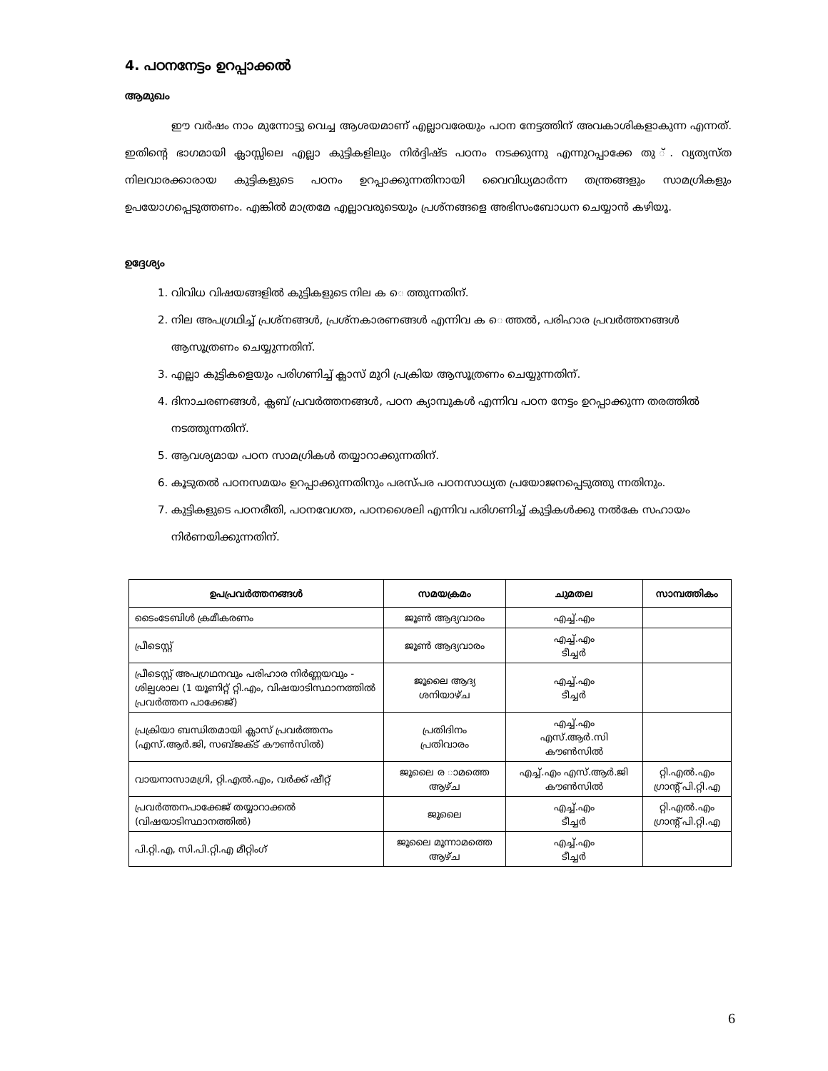4. പഠനനേട്ടം ഉറപ്പാക്കൽ
ആമുഖം
ഈ വർഷം നാം മുന്നോട്ടു വെച്ച ആശയമാണ് എല്ലാവരേയും പഠന നേട്ടത്തിന് അവകാശികളാകുന്ന എന്നത്. ഇതിന്റെ ഭാഗമായി ക്ലാസ്സിലെ എല്ലാ കുട്ടികളിലും നിർദ്ദിഷ്ട പഠനം നടക്കുന്നു എന്നുറപ്പാക്കേ തു ്. വ്യത്യസ്ത നിലവാരക്കാരായ കുട്ടികളുടെ പഠനം ഉറപ്പാക്കുന്നതിനായി വൈവിധ്യമാർന്ന തന്ത്രങ്ങളും സാമഗ്രികളും ഉപയോഗപ്പെടുത്തണം. എങ്കിൽ മാത്രമേ എല്ലാവരുടെയും പ്രശ്നങ്ങളെ അഭിസംബോധന ചെയ്യാൻ കഴിയൂ.
ഉദ്ദേശ്യം
1. വിവിധ വിഷയങ്ങളിൽ കുട്ടികളുടെ നില ക െ ത്തുന്നതിന്.
2. നില അപഗ്രഥിച്ച് പ്രശ്നങ്ങൾ, പ്രശ്നകാരണങ്ങൾ എന്നിവ ക െ ത്തൽ, പരിഹാര പ്രവർത്തനങ്ങൾ ആസൂത്രണം ചെയ്യുന്നതിന്.
3. എല്ലാ കുട്ടികളെയും പരിഗണിച്ച് ക്ലാസ് മുറി പ്രക്രിയ ആസൂത്രണം ചെയ്യുന്നതിന്.
4. ദിനാചരണങ്ങൾ, ക്ലബ് പ്രവർത്തനങ്ങൾ, പഠന ക്യാമ്പുകൾ എന്നിവ പഠന നേട്ടം ഉറപ്പാക്കുന്ന തരത്തിൽ നടത്തുന്നതിന്.
5. ആവശ്യമായ പഠന സാമഗ്രികൾ തയ്യാറാക്കുന്നതിന്.
6. കൂടുതൽ പഠനസമയം ഉറപ്പാക്കുന്നതിനും പരസ്പര പഠനസാധ്യത പ്രയോജനപ്പെടുത്തു ന്നതിനും.
7. കുട്ടികളുടെ പഠനരീതി, പഠനവേഗത, പഠനശൈലി എന്നിവ പരിഗണിച്ച് കുട്ടികൾക്കു നൽകേ സഹായം നിർണയിക്കുന്നതിന്.
| ഉപപ്രവർത്തനങ്ങൾ | സമയക്രമം | ചുമതല | സാമ്പത്തികം |
| --- | --- | --- | --- |
| ടൈംടേബിൾ ക്രമീകരണം | ജൂൺ ആദ്യവാരം | എച്ച്.എം | |
| പ്രീടെസ്റ്റ് | ജൂൺ ആദ്യവാരം | എച്ച്.എം ടീച്ചർ | |
| പ്രീടെസ്റ്റ് അപഗ്രഥനവും പരിഹാര നിർണ്ണയവും - ശില്പശാല (1 യൂണിറ്റ് റ്റി.എം, വിഷയാടിസ്ഥാനത്തിൽ പ്രവർത്തന പാക്കേജ്) | ജൂലൈ ആദ്യ ശനിയാഴ്ച | എച്ച്.എം ടീച്ചർ | |
| പ്രക്രിയാ ബന്ധിതമായി ക്ലാസ് പ്രവർത്തനം (എസ്.ആർ.ജി, സബ്ജക്ട് കൗൺസിൽ) | പ്രതിദിനം പ്രതിവാരം | എച്ച്.എം എസ്.ആർ.സി കൗൺസിൽ | |
| വായനാസാമഗ്രി, റ്റി.എൽ.എം, വർക്ക് ഷീറ്റ് | ജൂലൈ ര ാമത്തെ ആഴ്ച | എച്ച്.എം എസ്.ആർ.ജി കൗൺസിൽ | റ്റി.എൽ.എം ഗ്രാന്റ് പി.റ്റി.എ |
| പ്രവർത്തനപാക്കേജ് തയ്യാറാക്കൽ (വിഷയാടിസ്ഥാനത്തിൽ) | ജൂലൈ | എച്ച്.എം ടീച്ചർ | റ്റി.എൽ.എം ഗ്രാന്റ് പി.റ്റി.എ |
| പി.റ്റി.എ, സി.പി.റ്റി.എ മീറ്റിംഗ് | ജൂലൈ മൂന്നാമത്തെ ആഴ്ച | എച്ച്.എം ടീച്ചർ | |
6